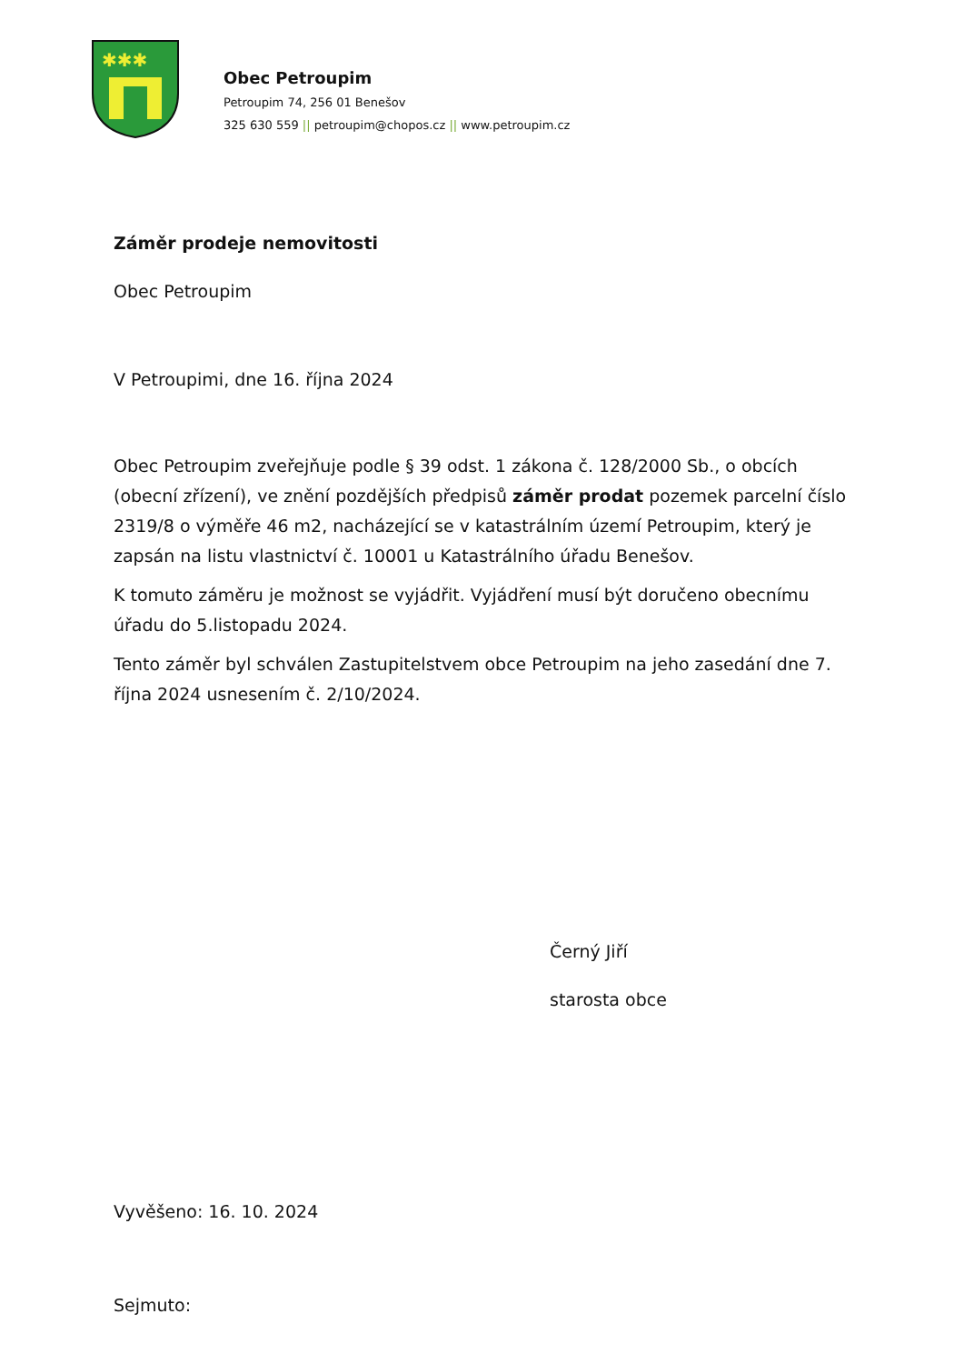✱✱✱
Obec Petroupim
Petroupim 74, 256 01 Benešov
325 630 559 || petroupim@chopos.cz || www.petroupim.cz
Záměr prodeje nemovitosti
Obec Petroupim
V Petroupimi, dne 16. října 2024
Obec Petroupim zveřejňuje podle § 39 odst. 1 zákona č. 128/2000 Sb., o obcích (obecní zřízení), ve znění pozdějších předpisů záměr prodat pozemek parcelní číslo 2319/8 o výměře 46 m2, nacházející se v katastrálním území Petroupim, který je zapsán na listu vlastnictví č. 10001 u Katastrálního úřadu Benešov.
K tomuto záměru je možnost se vyjádřit. Vyjádření musí být doručeno obecnímu úřadu do 5.listopadu 2024.
Tento záměr byl schválen Zastupitelstvem obce Petroupim na jeho zasedání dne 7. října 2024 usnesením č. 2/10/2024.
Černý Jiří
starosta obce
Vyvěšeno: 16. 10. 2024
Sejmuto: